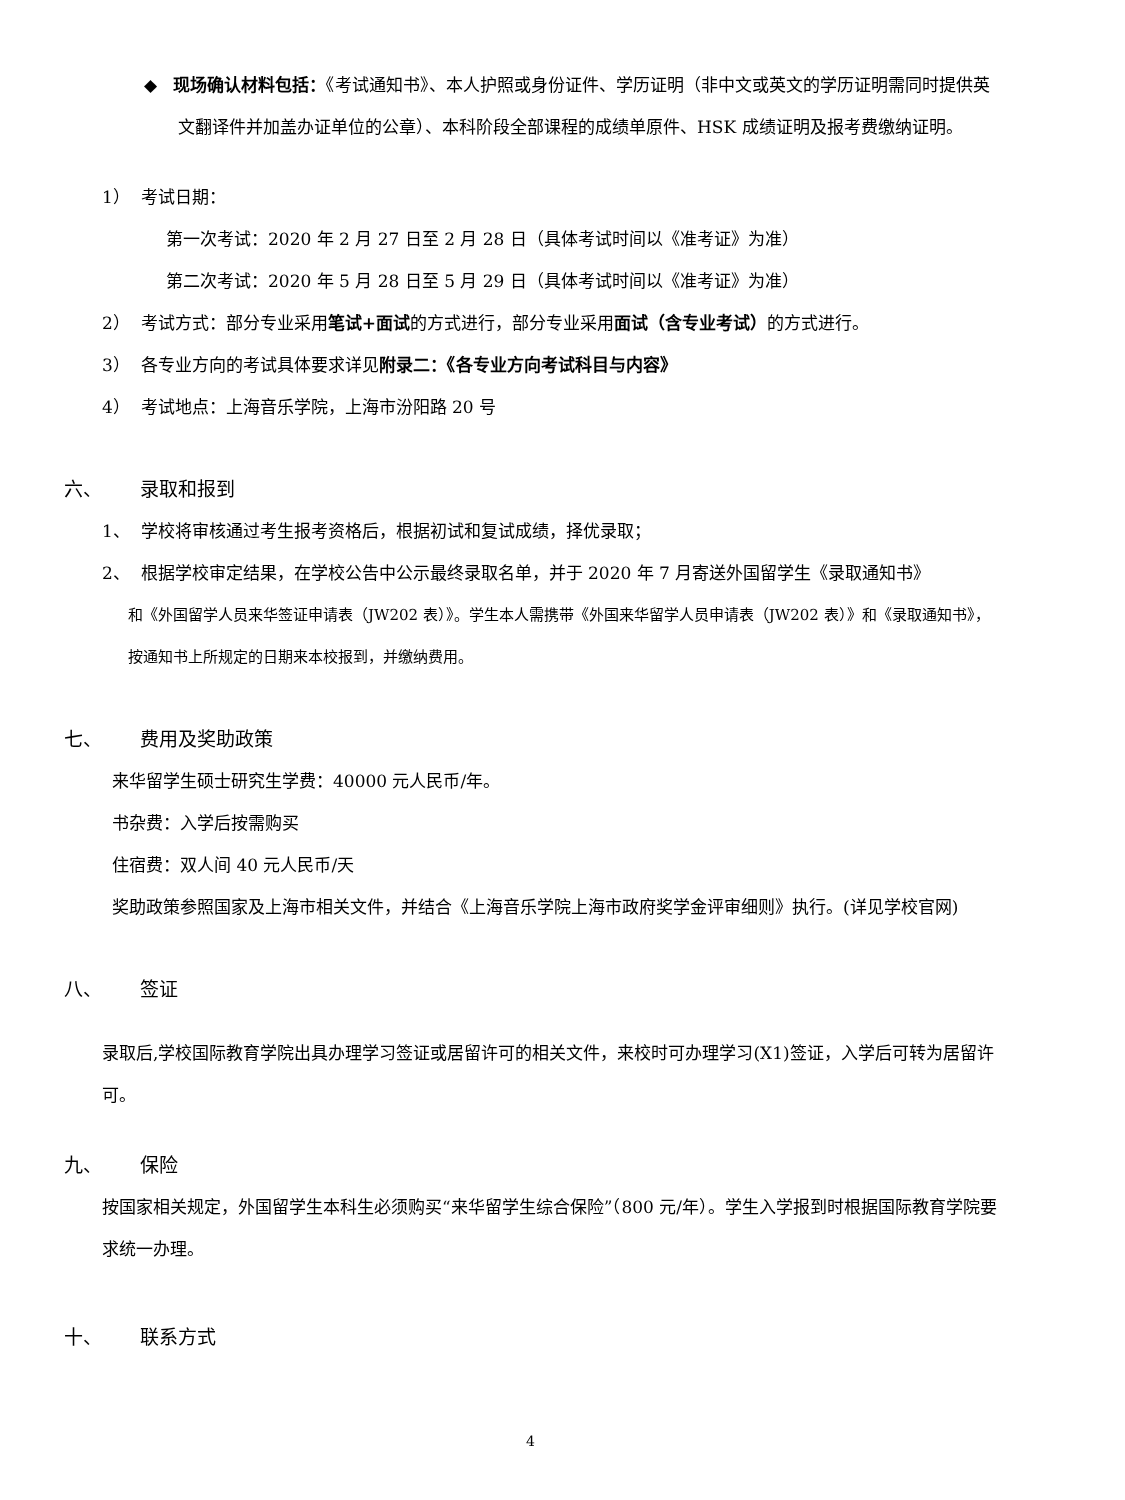◆ 现场确认材料包括：《考试通知书》、本人护照或身份证件、学历证明（非中文或英文的学历证明需同时提供英文翻译件并加盖办证单位的公章）、本科阶段全部课程的成绩单原件、HSK 成绩证明及报考费缴纳证明。
1） 考试日期：
第一次考试：2020 年 2 月 27 日至 2 月 28 日（具体考试时间以《准考证》为准）
第二次考试：2020 年 5 月 28 日至 5 月 29 日（具体考试时间以《准考证》为准）
2） 考试方式：部分专业采用笔试+面试的方式进行，部分专业采用面试（含专业考试）的方式进行。
3） 各专业方向的考试具体要求详见附录二：《各专业方向考试科目与内容》
4） 考试地点：上海音乐学院，上海市汾阳路 20 号
六、 录取和报到
1、 学校将审核通过考生报考资格后，根据初试和复试成绩，择优录取；
2、 根据学校审定结果，在学校公告中公示最终录取名单，并于 2020 年 7 月寄送外国留学生《录取通知书》
和《外国留学人员来华签证申请表（JW202 表）》。学生本人需携带《外国来华留学人员申请表（JW202 表）》和《录取通知书》，按通知书上所规定的日期来本校报到，并缴纳费用。
七、 费用及奖助政策
来华留学生硕士研究生学费：40000 元人民币/年。
书杂费：入学后按需购买
住宿费：双人间 40 元人民币/天
奖助政策参照国家及上海市相关文件，并结合《上海音乐学院上海市政府奖学金评审细则》执行。(详见学校官网)
八、 签证
录取后,学校国际教育学院出具办理学习签证或居留许可的相关文件，来校时可办理学习(X1)签证，入学后可转为居留许可。
九、 保险
按国家相关规定，外国留学生本科生必须购买“来华留学生综合保险”（800 元/年）。学生入学报到时根据国际教育学院要求统一办理。
十、 联系方式
4